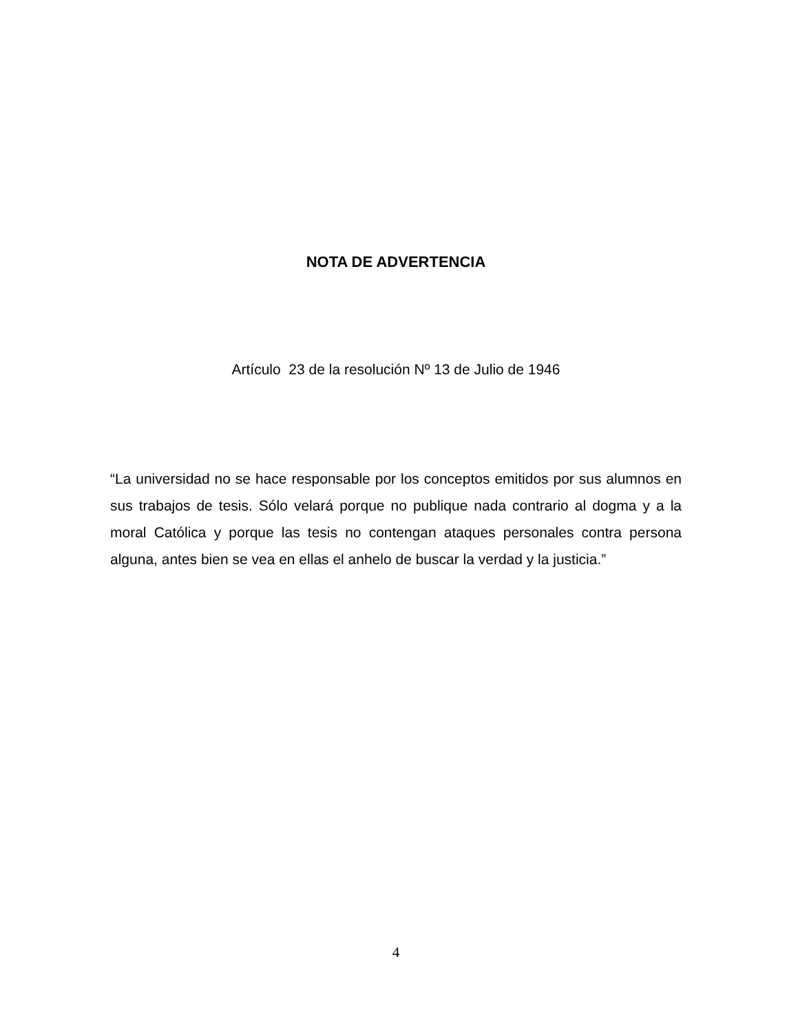NOTA DE ADVERTENCIA
Artículo 23 de la resolución Nº 13 de Julio de 1946
“La universidad no se hace responsable por los conceptos emitidos por sus alumnos en sus trabajos de tesis. Sólo velará porque no publique nada contrario al dogma y a la moral Católica y porque las tesis no contengan ataques personales contra persona alguna, antes bien se vea en ellas el anhelo de buscar la verdad y la justicia.”
4